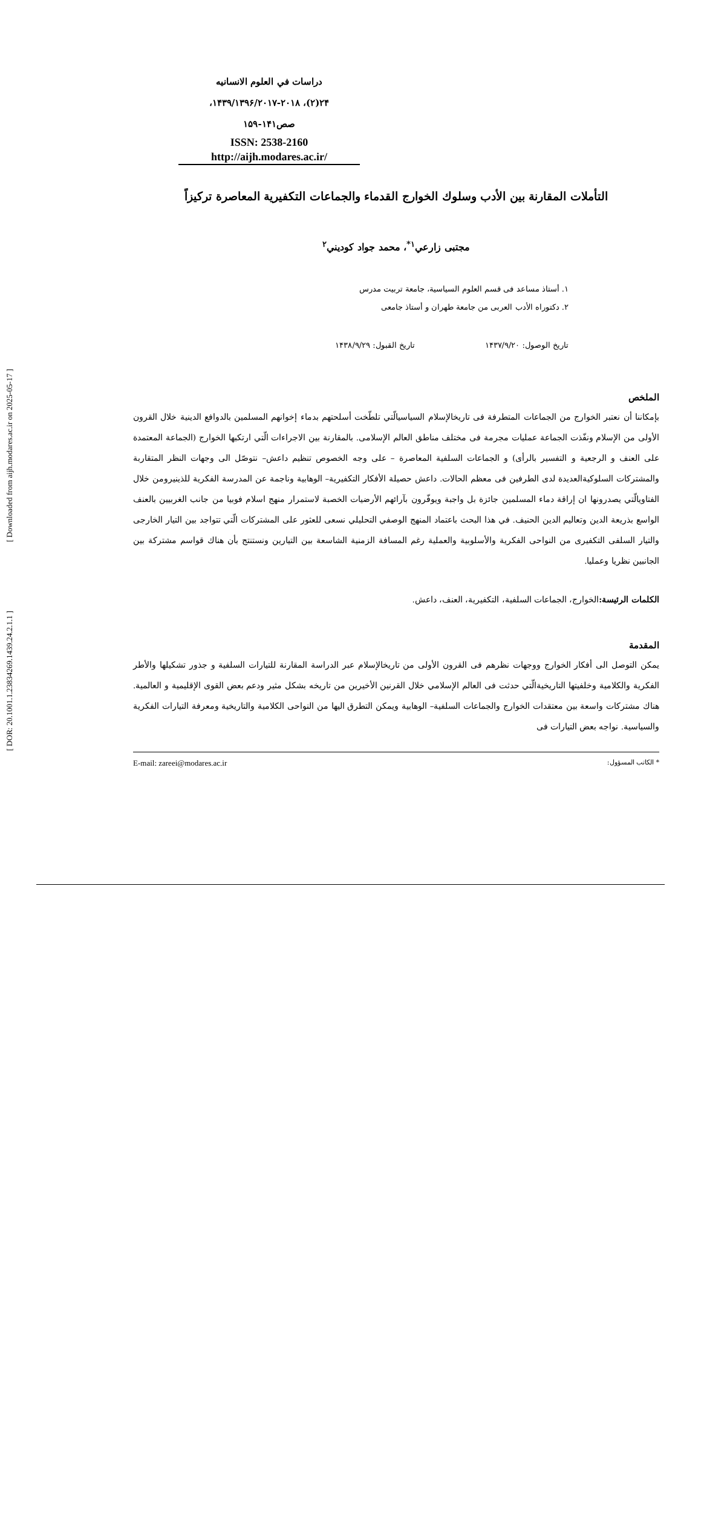[ Downloaded from aijh.modares.ac.ir on 2025-05-17 ]
[ DOR: 20.1001.1.23834269.1439.24.2.1.1 ]
دراسات في العلوم الانسانيه
۲۴(۲)، ۱۴۳۹/۱۳۹۶/۲۰۱۷-۲۰۱۸،
صص۱۴۱-۱۵۹
ISSN: 2538-2160
http://aijh.modares.ac.ir/
التأملات المقارنة بين الأدب وسلوك الخوارج القدماء والجماعات التكفيرية المعاصرة تركيزاً
مجتبى زارعي<sup>۱*</sup>، محمد جواد كوديني<sup>۲</sup>
۱. أستاذ مساعد فی قسم العلوم السياسية، جامعة تربيت مدرس
۲. دكتوراه الأدب العربی من جامعة طهران و أستاذ جامعی
تاريخ الوصول: ۱۴۳۷/۹/۲۰ تاريخ القبول: ۱۴۳۸/۹/۲۹
الملخص
بإمكاننا أن نعتبر الخوارج من الجماعات المتطرفة فی تاريخالإسلام السياسیالّتي تلطّخت أسلحتهم بدماء إخوانهم المسلمين بالدوافع الدينية خلال القرون الأولى من الإسلام ونفّذت الجماعة عمليات مجرمة فی مختلف مناطق العالم الإسلامی. بالمقارنة بين الاجراءات الّتي ارتكبها الخوارج (الجماعة المعتمدة على العنف و الرجعية و التفسير بالرأی) و الجماعات السلفية المعاصرة – على وجه الخصوص تنظيم داعش– نتوصّل الى وجهات النظر المتقاربة والمشتركات السلوكيةالعديدة لدى الطرفين فی معظم الحالات. داعش حصيلة الأفكار التكفيرية– الوهابية وناجمة عن المدرسة الفكرية للذينيرومن خلال الفتاويالّتي يصدرونها ان إراقة دماء المسلمين جائزة بل واجبة ويوفّرون بآرائهم الأرضيات الخصبة لاستمرار منهج اسلام فوبيا من جانب الغربيين بالعنف الواسع بذريعة الدين وتعاليم الدين الحنيف. في هذا البحث باعتماد المنهج الوصفي التحليلي نسعى للعثور على المشتركات الّتي تتواجد بين التيار الخارجی والتيار السلفی التكفيری من النواحی الفكرية والأسلوبية والعملية رغم المسافة الزمنية الشاسعة بين التيارين ونستنتج بأن هناك قواسم مشتركة بين الجانبين نظريا وعمليا.
الكلمات الرئيسة: الخوارج، الجماعات السلفية، التكفيرية، العنف، داعش.
المقدمة
يمكن التوصل الى أفكار الخوارج ووجهات نظرهم فی القرون الأولى من تاريخالإسلام عبر الدراسة المقارنة للتيارات السلفية و جذور تشكيلها والأطر الفكرية والكلامية وخلفيتها التاريخيةالّتي حدثت فی العالم الإسلامي خلال القرنين الأخيرين من تاريخه بشكل مثير ودعم بعض القوى الإقليمية و العالمية. هناك مشتركات واسعة بين معتقدات الخوارج والجماعات السلفية– الوهابية ويمكن التطرق اليها من النواحی الكلامية والتاريخية ومعرفة التيارات الفكرية والسياسية. نواجه بعض التيارات فی
* الكاتب المسؤول: E-mail: zareei@modares.ac.ir